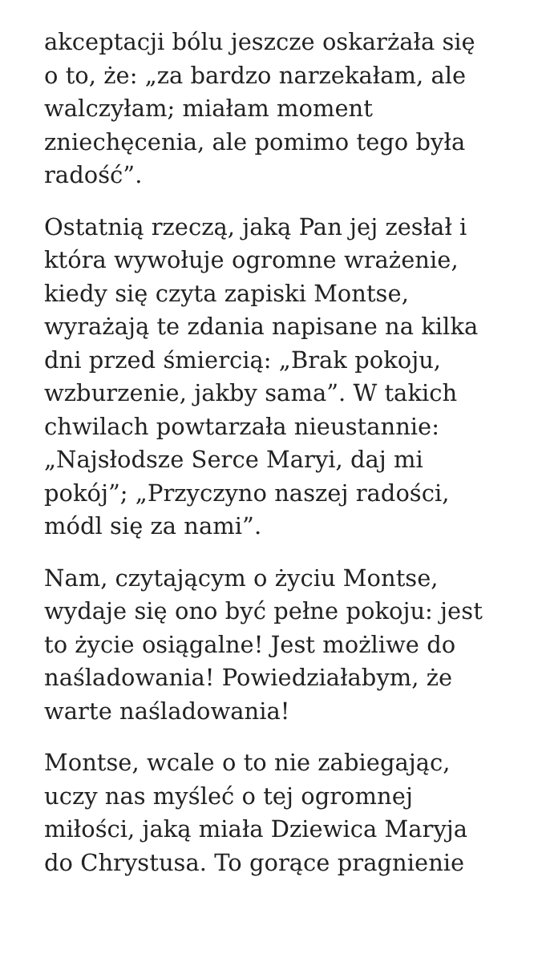akceptacji bólu jeszcze oskarżała się
o to, że: „za bardzo narzekałam, ale
walczyłam; miałam moment
zniechęcenia, ale pomimo tego była
radość”.
Ostatnią rzeczą, jaką Pan jej zesłał i
która wywołuje ogromne wrażenie,
kiedy się czyta zapiski Montse,
wyrażają te zdania napisane na kilka
dni przed śmiercią: „Brak pokoju,
wzburzenie, jakby sama”. W takich
chwilach powtarzała nieustannie:
„Najsłodsze Serce Maryi, daj mi
pokój”; „Przyczyno naszej radości,
módl się za nami”.
Nam, czytającym o życiu Montse,
wydaje się ono być pełne pokoju: jest
to życie osiągalne! Jest możliwe do
naśladowania! Powiedziałabym, że
warte naśladowania!
Montse, wcale o to nie zabiegając,
uczy nas myśleć o tej ogromnej
miłości, jaką miała Dziewica Maryja
do Chrystusa. To gorące pragnienie